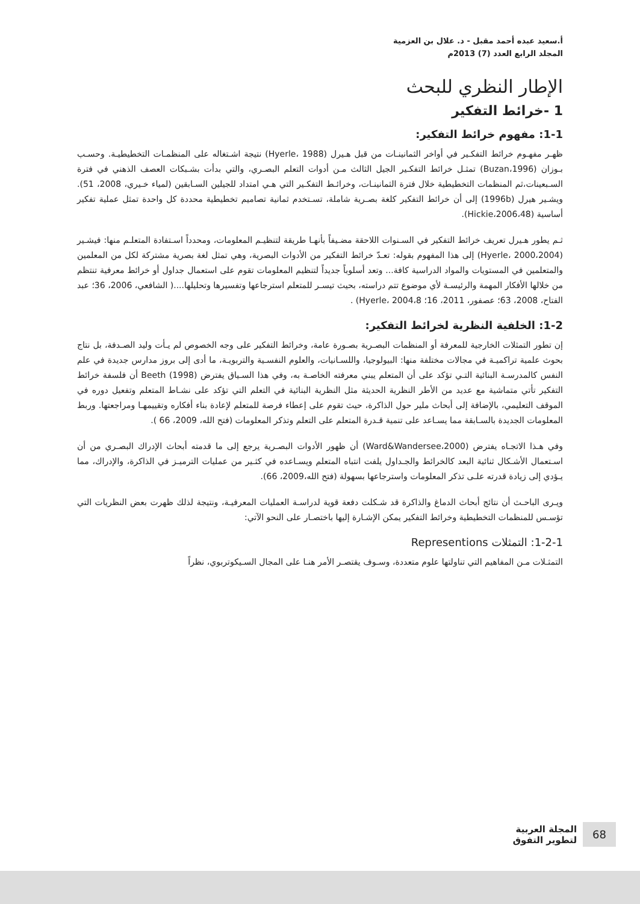أ.سعيد عبده أحمد مقبل - د. علال بن العزمية
المجلد الرابع العدد (7) 2013م
الإطار النظري للبحث
1 -خرائط التفكير
1-1: مفهوم خرائط التفكير:
ظهـر مفهـوم خرائط التفكـير في أواخر الثمانينـات من قبل هـيرل (Hyerle، 1988) نتيجة اشـتغاله على المنظمـات التخطيطيـة. وحسـب بـوزان (Buzan،1996) تمثـل خرائط التفكـير الجيل الثالث مـن أدوات التعلم البصـري، والتي بدأت بشـبكات العصف الذهني في فترة السـبعينات،ثم المنظمات التخطيطية خلال فترة الثمانينـات، وخرائـط التفكـير التي هـي امتداد للجيلين السـابقين (لمياء خـيري، 2008، 51). ويشـير هيرل (1996b) إلى أن خرائط التفكير كلغة بصـرية شاملة، تسـتخدم ثمانية تصاميم تخطيطية محددة كل واحدة تمثل عملية تفكير أساسية (Hickie،2006،48).
ثـم يطور هـيرل تعريف خرائط التفكير في السـنوات اللاحقة مضـيفاً بأنهـا طريقة لتنظيـم المعلومات، ومحدداً اسـتفادة المتعلـم منها: فيشـير (Hyerle، 2000،2004) إلى هذا المفهوم بقوله: تعـدّ خرائط التفكير من الأدوات البصرية، وهي تمثل لغة بصرية مشتركة لكل من المعلمين والمتعلمين في المستويات والمواد الدراسية كافة... وتعد أسلوباً جديداً لتنظيم المعلومات تقوم على استعمال جداول أو خرائط معرفية تنتظم من خلالها الأفكار المهمة والرئيسـة لأي موضوع تتم دراسته، بحيث تيسـر للمتعلم استرجاعها وتفسيرها وتحليلها....( الشافعي، 2006، 36؛ عبد الفتاح، 2008، 63؛ عصفور، 2011، 16؛ Hyerle، 2004،8) .
1-2: الخلفية النظرية لخرائط التفكير:
إن تطور التمثلات الخارجية للمعرفة أو المنظمات البصـرية بصـورة عامة، وخرائط التفكير على وجه الخصوص لم يـأت وليد الصـدفة، بل نتاج بحوث علمية تراكميـة في مجالات مختلفة منها: البيولوجيا، واللسـانيات، والعلوم النفسـية والتربويـة، ما أدى إلى بروز مدارس جديدة في علم النفس كالمدرسـة البنائية التـي تؤكد على أن المتعلم يبني معرفته الخاصـة به، وفي هذا السـياق يفترض Beeth (1998) أن فلسفة خرائط التفكير تأتي متماشية مع عديد من الأطر النظرية الحديثة مثل النظرية البنائية في التعلم التي تؤكد على نشـاط المتعلم وتفعيل دوره في الموقف التعليمي، بالإضافة إلى أبحاث ملير حول الذاكرة، حيث تقوم على إعطاء فرصة للمتعلم لإعادة بناء أفكاره وتقييمهـا ومراجعتها. وربط المعلومات الجديدة بالسـابقة مما يسـاعد على تنمية قـدرة المتعلم على التعلم وتذكر المعلومات (فتح الله، 2009، 66 ).
وفي هـذا الاتجـاه يفترض (Ward&Wandersee،2000) أن ظهور الأدوات البصـرية يرجع إلى ما قدمته أبحاث الإدراك البصـري من أن اسـتعمال الأشـكال ثنائية البعد كالخرائط والجـداول يلفت انتباه المتعلم ويسـاعده في كثـير من عمليات الترميـز في الذاكرة، والإدراك، مما يـؤدي إلى زيادة قدرته علـى تذكر المعلومات واسترجاعها بسهولة (فتح الله،2009، 66).
ويـرى الباحـث أن نتائج أبحاث الدماغ والذاكرة قد شـكلت دفعة قوية لدراسـة العمليات المعرفيـة، ونتيجة لذلك ظهرت بعض النظريات التي تؤسـس للمنظمات التخطيطية وخرائط التفكير يمكن الإشـارة إليها باختصـار على النحو الآتي:
1-2-1: التمثلات Representions
التمثـلات مـن المفاهيم التي تناولتها علوم متعددة، وسـوف يقتصـر الأمر هنـا على المجال السـيكوتربوي، نظراً
68
المجلة العربية
لتطوير التفوق